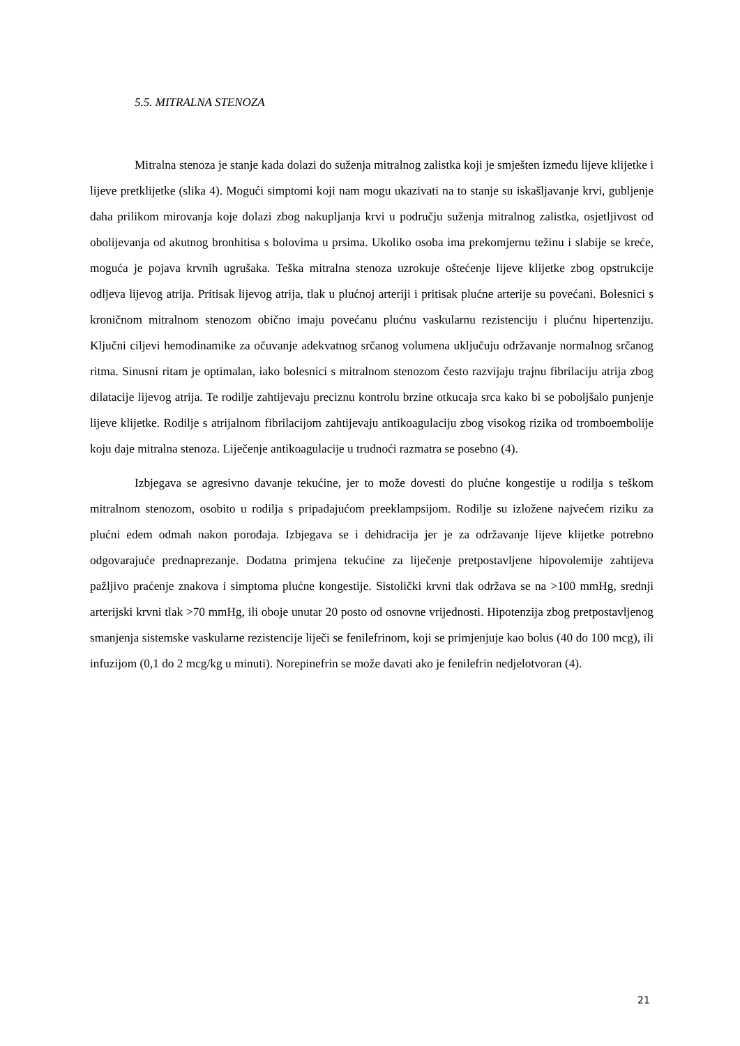5.5. MITRALNA STENOZA
Mitralna stenoza je stanje kada dolazi do suženja mitralnog zalistka koji je smješten između lijeve klijetke i lijeve pretklijetke (slika 4). Mogući simptomi koji nam mogu ukazivati na to stanje su iskašljavanje krvi, gubljenje daha prilikom mirovanja koje dolazi zbog nakupljanja krvi u području suženja mitralnog zalistka, osjetljivost od obolijevanja od akutnog bronhitisa s bolovima u prsima. Ukoliko osoba ima prekomjernu težinu i slabije se kreće, moguća je pojava krvnih ugrušaka. Teška mitralna stenoza uzrokuje oštećenje lijeve klijetke zbog opstrukcije odljeva lijevog atrija. Pritisak lijevog atrija, tlak u plućnoj arteriji i pritisak plućne arterije su povećani. Bolesnici s kroničnom mitralnom stenozom obično imaju povećanu plućnu vaskularnu rezistenciju i plućnu hipertenziju. Ključni ciljevi hemodinamike za očuvanje adekvatnog srčanog volumena uključuju održavanje normalnog srčanog ritma. Sinusni ritam je optimalan, iako bolesnici s mitralnom stenozom često razvijaju trajnu fibrilaciju atrija zbog dilatacije lijevog atrija. Te rodilje zahtijevaju preciznu kontrolu brzine otkucaja srca kako bi se poboljšalo punjenje lijeve klijetke. Rodilje s atrijalnom fibrilacijom zahtijevaju antikoagulaciju zbog visokog rizika od tromboembolije koju daje mitralna stenoza. Liječenje antikoagulacije u trudnoći razmatra se posebno (4).
Izbjegava se agresivno davanje tekućine, jer to može dovesti do plućne kongestije u rodilja s teškom mitralnom stenozom, osobito u rodilja s pripadajućom preeklampsijom. Rodilje su izložene najvećem riziku za plućni edem odmah nakon porođaja. Izbjegava se i dehidracija jer je za održavanje lijeve klijetke potrebno odgovarajuće prednaprezanje. Dodatna primjena tekućine za liječenje pretpostavljene hipovolemije zahtijeva pažljivo praćenje znakova i simptoma plućne kongestije. Sistolički krvni tlak održava se na >100 mmHg, srednji arterijski krvni tlak >70 mmHg, ili oboje unutar 20 posto od osnovne vrijednosti. Hipotenzija zbog pretpostavljenog smanjenja sistemske vaskularne rezistencije liječi se fenilefrinom, koji se primjenjuje kao bolus (40 do 100 mcg), ili infuzijom (0,1 do 2 mcg/kg u minuti). Norepinefrin se može davati ako je fenilefrin nedjelotvoran (4).
21